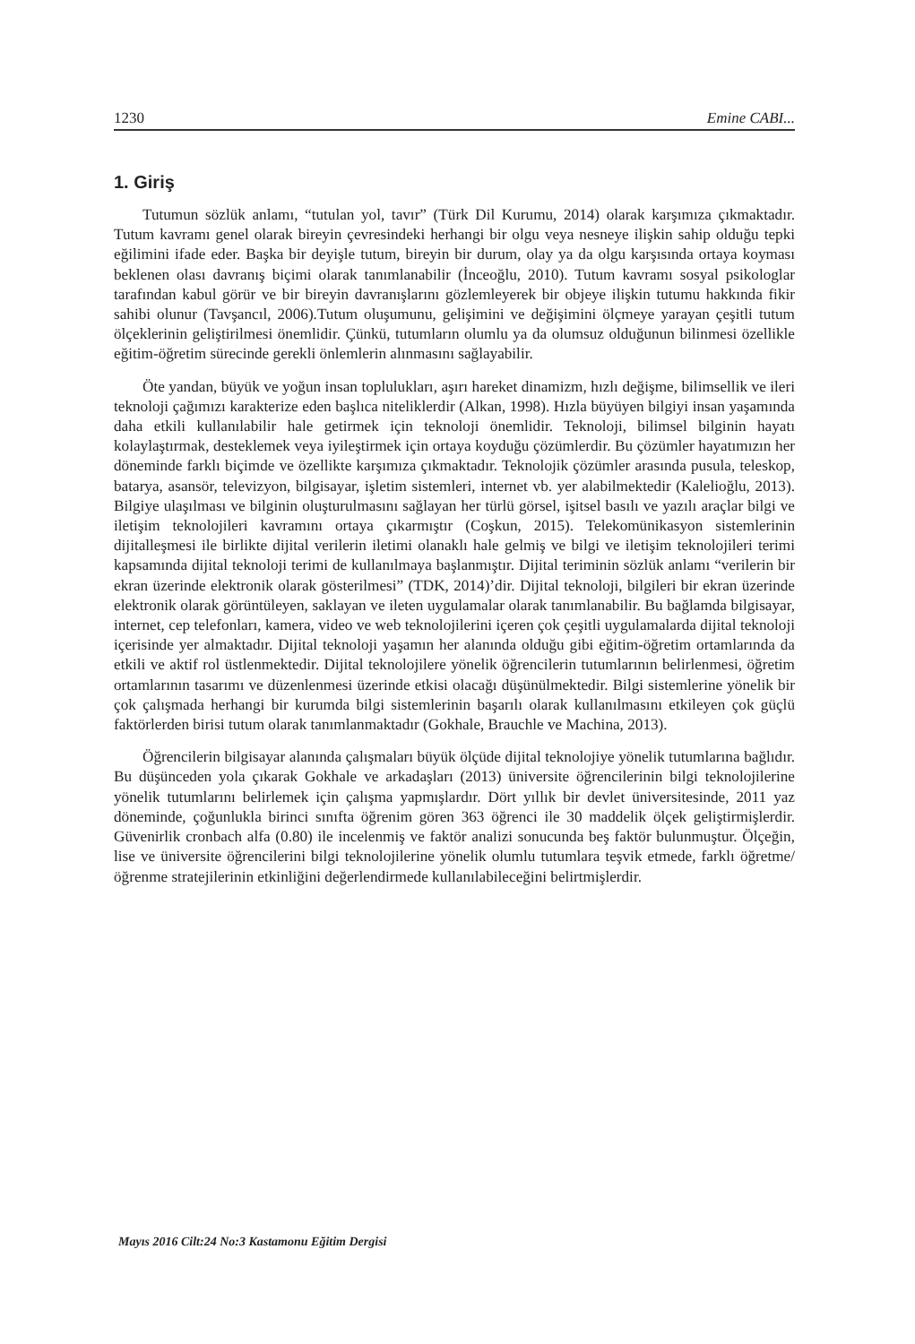1230 Emine CABI...
1. Giriş
Tutumun sözlük anlamı, “tutulan yol, tavır” (Türk Dil Kurumu, 2014) olarak karşımıza çıkmaktadır. Tutum kavramı genel olarak bireyin çevresindeki herhangi bir olgu veya nesneye ilişkin sahip olduğu tepki eğilimini ifade eder. Başka bir deyişle tutum, bireyin bir durum, olay ya da olgu karşısında ortaya koyması beklenen olası davranış biçimi olarak tanımlanabilir (İnceoğlu, 2010). Tutum kavramı sosyal psikologlar tarafından kabul görür ve bir bireyin davranışlarını gözlemleyerek bir objeye ilişkin tutumu hakkında fikir sahibi olunur (Tavşancıl, 2006).Tutum oluşumunu, gelişimini ve değişimini ölçmeye yarayan çeşitli tutum ölçeklerinin geliştirilmesi önemlidir. Çünkü, tutumların olumlu ya da olumsuz olduğunun bilinmesi özellikle eğitim-öğretim sürecinde gerekli önlemlerin alınmasını sağlayabilir.
Öte yandan, büyük ve yoğun insan toplulukları, aşırı hareket dinamizm, hızlı değişme, bilimsellik ve ileri teknoloji çağımızı karakterize eden başlıca niteliklerdir (Alkan, 1998). Hızla büyüyen bilgiyi insan yaşamında daha etkili kullanılabilir hale getirmek için teknoloji önemlidir. Teknoloji, bilimsel bilginin hayatı kolaylaştırmak, desteklemek veya iyileştirmek için ortaya koyduğu çözümlerdir. Bu çözümler hayatımızın her döneminde farklı biçimde ve özellikte karşımıza çıkmaktadır. Teknolojik çözümler arasında pusula, teleskop, batarya, asansör, televizyon, bilgisayar, işletim sistemleri, internet vb. yer alabilmektedir (Kalelioğlu, 2013). Bilgiye ulaşılması ve bilginin oluşturulmasını sağlayan her türlü görsel, işitsel basılı ve yazılı araçlar bilgi ve iletişim teknolojileri kavramını ortaya çıkarmıştır (Coşkun, 2015). Telekomünikasyon sistemlerinin dijitalleşmesi ile birlikte dijital verilerin iletimi olanaklı hale gelmiş ve bilgi ve iletişim teknolojileri terimi kapsamında dijital teknoloji terimi de kullanılmaya başlanmıştır. Dijital teriminin sözlük anlamı “verilerin bir ekran üzerinde elektronik olarak gösterilmesi” (TDK, 2014)’dir. Dijital teknoloji, bilgileri bir ekran üzerinde elektronik olarak görüntüleyen, saklayan ve ileten uygulamalar olarak tanımlanabilir. Bu bağlamda bilgisayar, internet, cep telefonları, kamera, video ve web teknolojilerini içeren çok çeşitli uygulamalarda dijital teknoloji içerisinde yer almaktadır. Dijital teknoloji yaşamın her alanında olduğu gibi eğitim-öğretim ortamlarında da etkili ve aktif rol üstlenmektedir. Dijital teknolojilere yönelik öğrencilerin tutumlarının belirlenmesi, öğretim ortamlarının tasarımı ve düzenlenmesi üzerinde etkisi olacağı düşünülmektedir. Bilgi sistemlerine yönelik bir çok çalışmada herhangi bir kurumda bilgi sistemlerinin başarılı olarak kullanılmasını etkileyen çok güçlü faktörlerden birisi tutum olarak tanımlanmaktadır (Gokhale, Brauchle ve Machina, 2013).
Öğrencilerin bilgisayar alanında çalışmaları büyük ölçüde dijital teknolojiye yönelik tutumlarına bağlıdır. Bu düşünceden yola çıkarak Gokhale ve arkadaşları (2013) üniversite öğrencilerinin bilgi teknolojilerine yönelik tutumlarını belirlemek için çalışma yapmışlardır. Dört yıllık bir devlet üniversitesinde, 2011 yaz döneminde, çoğunlukla birinci sınıfta öğrenim gören 363 öğrenci ile 30 maddelik ölçek geliştirmişlerdir. Güvenirlik cronbach alfa (0.80) ile incelenmiş ve faktör analizi sonucunda beş faktör bulunmuştur. Ölçeğin, lise ve üniversite öğrencilerini bilgi teknolojilerine yönelik olumlu tutumlara teşvik etmede, farklı öğretme/öğrenme stratejilerinin etkinliğini değerlendirmede kullanılabileceğini belirtmişlerdir.
Mayıs 2016 Cilt:24 No:3 Kastamonu Eğitim Dergisi